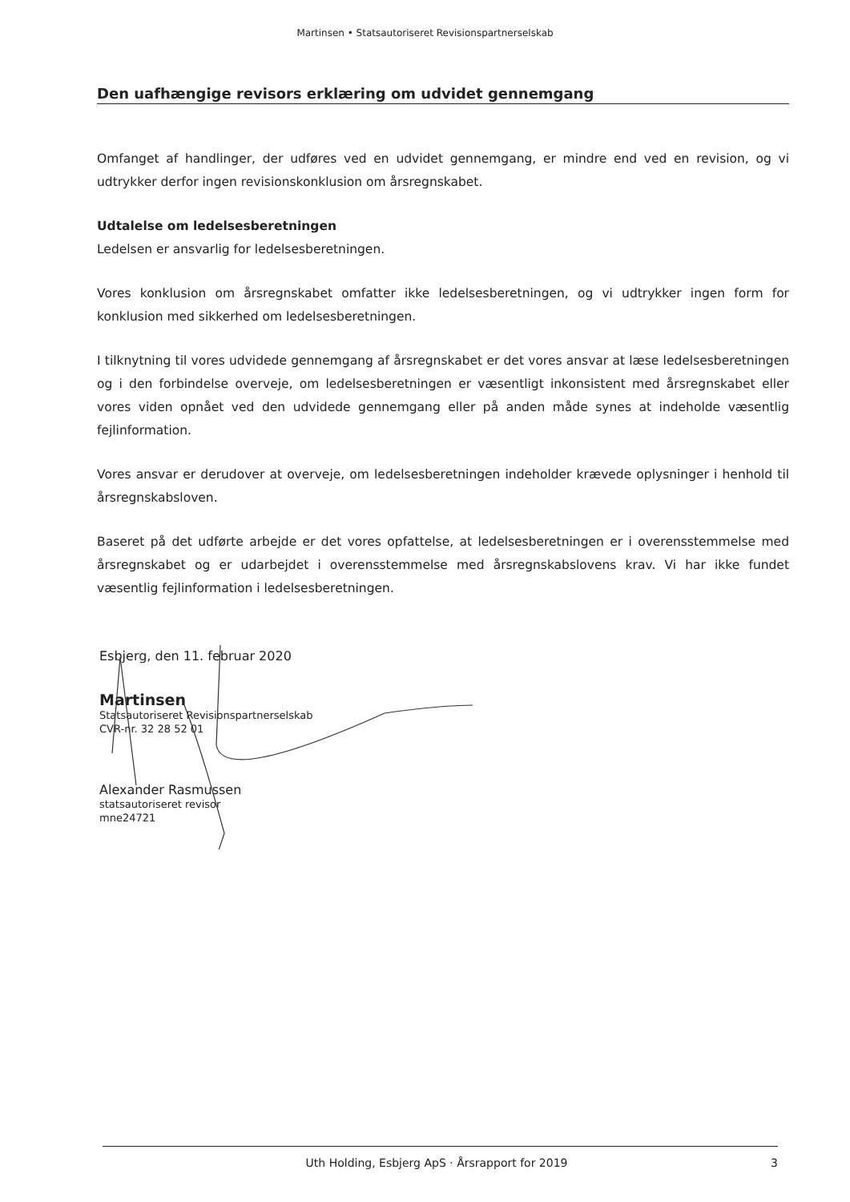Martinsen • Statsautoriseret Revisionspartnerselskab
Den uafhængige revisors erklæring om udvidet gennemgang
Omfanget af handlinger, der udføres ved en udvidet gennemgang, er mindre end ved en revision, og vi udtrykker derfor ingen revisionskonklusion om årsregnskabet.
Udtalelse om ledelsesberetningen
Ledelsen er ansvarlig for ledelsesberetningen.
Vores konklusion om årsregnskabet omfatter ikke ledelsesberetningen, og vi udtrykker ingen form for konklusion med sikkerhed om ledelsesberetningen.
I tilknytning til vores udvidede gennemgang af årsregnskabet er det vores ansvar at læse ledelsesberetningen og i den forbindelse overveje, om ledelsesberetningen er væsentligt inkonsistent med årsregnskabet eller vores viden opnået ved den udvidede gennemgang eller på anden måde synes at indeholde væsentlig fejlinformation.
Vores ansvar er derudover at overveje, om ledelsesberetningen indeholder krævede oplysninger i henhold til årsregnskabsloven.
Baseret på det udførte arbejde er det vores opfattelse, at ledelsesberetningen er i overensstemmelse med årsregnskabet og er udarbejdet i overensstemmelse med årsregnskabslovens krav. Vi har ikke fundet væsentlig fejlinformation i ledelsesberetningen.
Esbjerg, den 11. februar 2020
Martinsen
Statsautoriseret Revisionspartnerselskab
CVR-nr. 32 28 52 01
Alexander Rasmussen
statsautoriseret revisor
mne24721
Uth Holding, Esbjerg ApS · Årsrapport for 2019 3